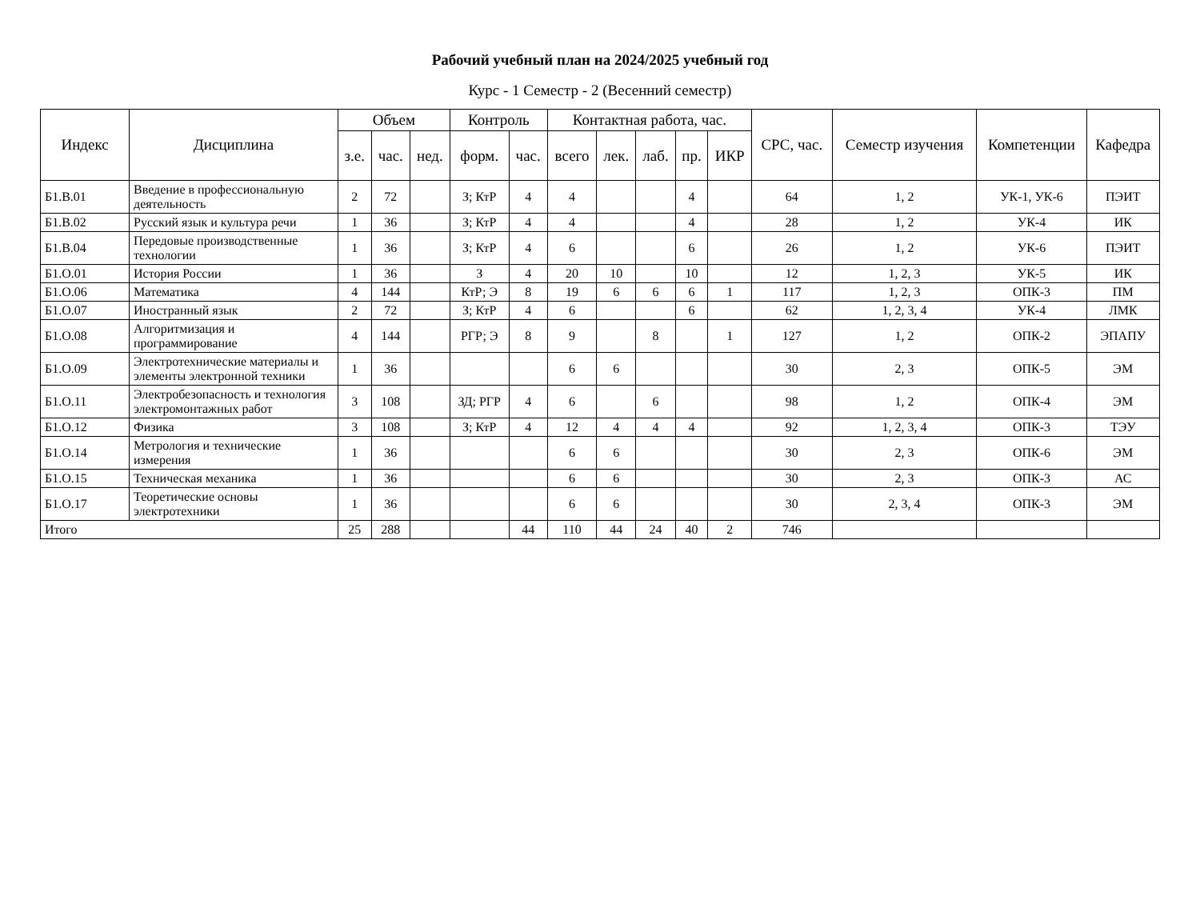Рабочий учебный план на 2024/2025 учебный год
Курс - 1 Семестр - 2 (Весенний семестр)
| Индекс | Дисциплина | Объем | | | Контроль | | Контактная работа, час. | | | | | СРС, час. | Семестр изучения | Компетенции | Кафедра |
| --- | --- | --- | --- | --- | --- | --- | --- | --- | --- | --- | --- | --- | --- | --- | --- |
| | | з.е. | час. | нед. | форм. | час. | всего | лек. | лаб. | пр. | ИКР | | | | |
| Б1.В.01 | Введение в профессиональную деятельность | 2 | 72 | | З; КтР | 4 | 4 | | | 4 | | 64 | 1, 2 | УК-1, УК-6 | ПЭИТ |
| Б1.В.02 | Русский язык и культура речи | 1 | 36 | | З; КтР | 4 | 4 | | | 4 | | 28 | 1, 2 | УК-4 | ИК |
| Б1.В.04 | Передовые производственные технологии | 1 | 36 | | З; КтР | 4 | 6 | | | 6 | | 26 | 1, 2 | УК-6 | ПЭИТ |
| Б1.О.01 | История России | 1 | 36 | | З | 4 | 20 | 10 | | 10 | | 12 | 1, 2, 3 | УК-5 | ИК |
| Б1.О.06 | Математика | 4 | 144 | | КтР; Э | 8 | 19 | 6 | 6 | 6 | 1 | 117 | 1, 2, 3 | ОПК-3 | ПМ |
| Б1.О.07 | Иностранный язык | 2 | 72 | | З; КтР | 4 | 6 | | | 6 | | 62 | 1, 2, 3, 4 | УК-4 | ЛМК |
| Б1.О.08 | Алгоритмизация и программирование | 4 | 144 | | РГР; Э | 8 | 9 | | 8 | | 1 | 127 | 1, 2 | ОПК-2 | ЭПАПУ |
| Б1.О.09 | Электротехнические материалы и элементы электронной техники | 1 | 36 | | | | 6 | 6 | | | | 30 | 2, 3 | ОПК-5 | ЭМ |
| Б1.О.11 | Электробезопасность и технология электромонтажных работ | 3 | 108 | | ЗД; РГР | 4 | 6 | | 6 | | | 98 | 1, 2 | ОПК-4 | ЭМ |
| Б1.О.12 | Физика | 3 | 108 | | З; КтР | 4 | 12 | 4 | 4 | 4 | | 92 | 1, 2, 3, 4 | ОПК-3 | ТЭУ |
| Б1.О.14 | Метрология и технические измерения | 1 | 36 | | | | 6 | 6 | | | | 30 | 2, 3 | ОПК-6 | ЭМ |
| Б1.О.15 | Техническая механика | 1 | 36 | | | | 6 | 6 | | | | 30 | 2, 3 | ОПК-3 | АС |
| Б1.О.17 | Теоретические основы электротехники | 1 | 36 | | | | 6 | 6 | | | | 30 | 2, 3, 4 | ОПК-3 | ЭМ |
| Итого | | 25 | 288 | | | 44 | 110 | 44 | 24 | 40 | 2 | 746 | | | |